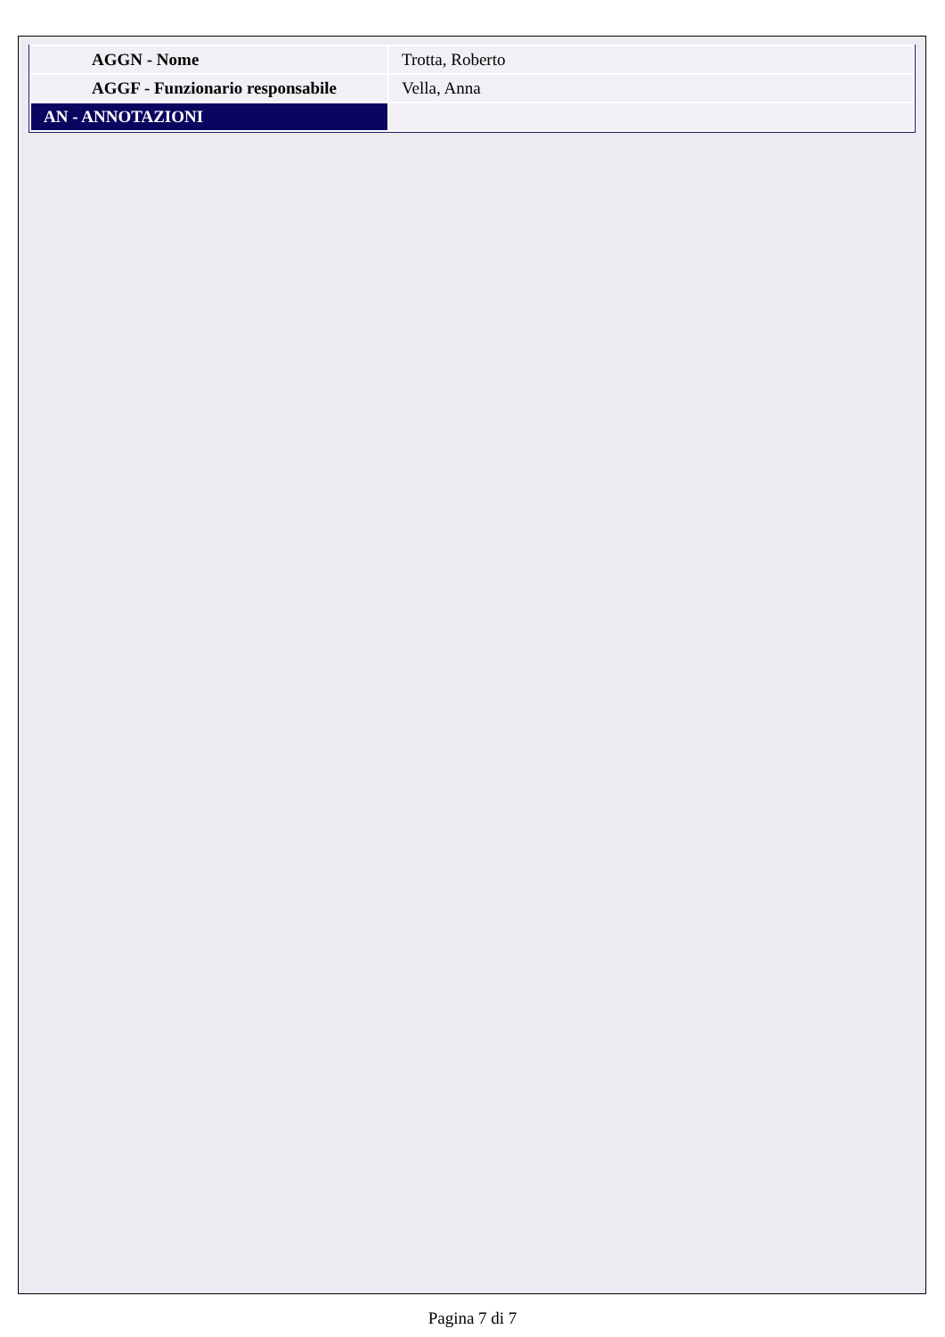| AGGN - Nome | Trotta, Roberto |
| AGGF - Funzionario responsabile | Vella, Anna |
| AN - ANNOTAZIONI | |
Pagina 7 di 7